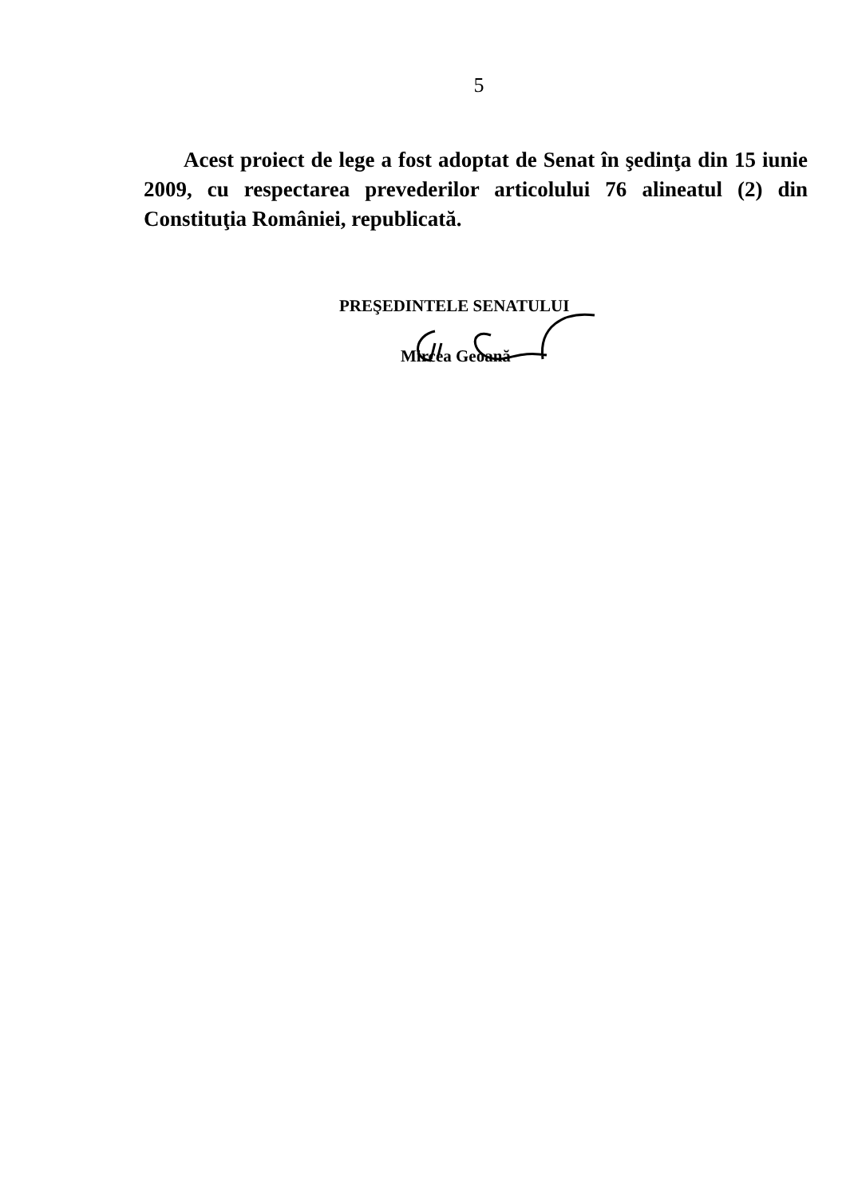5
Acest proiect de lege a fost adoptat de Senat în şedinţa din 15 iunie 2009, cu respectarea prevederilor articolului 76 alineatul (2) din Constituţia României, republicată.
PREŞEDINTELE SENATULUI
Mircea Geoană